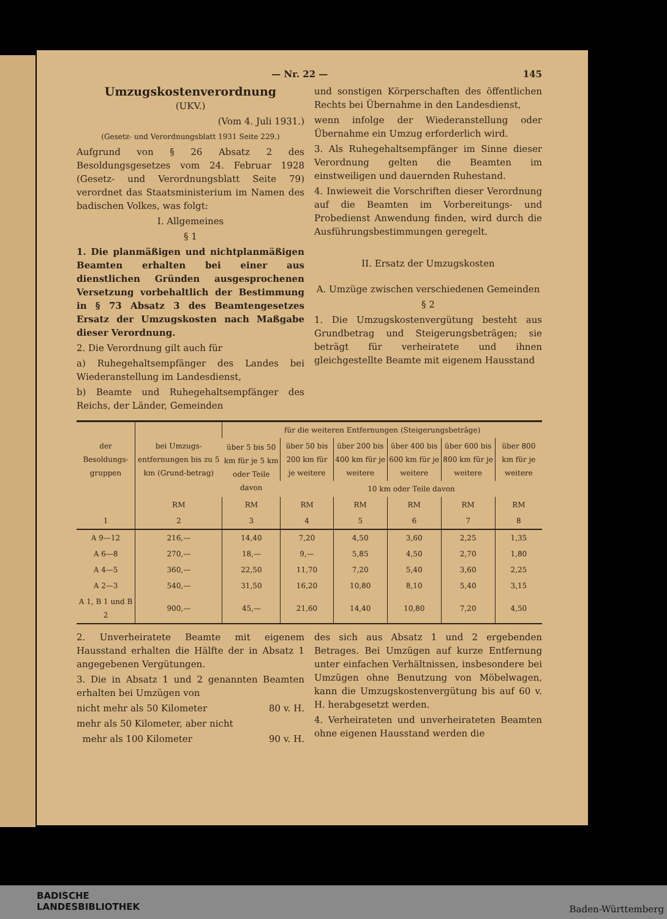— Nr. 22 — 145
Umzugskostenverordnung
(UKV.)
(Vom 4. Juli 1931.)
(Gesetz- und Verordnungsblatt 1931 Seite 229.)
Aufgrund von § 26 Absatz 2 des Besoldungsgesetzes vom 24. Februar 1928 (Gesetz- und Verordnungsblatt Seite 79) verordnet das Staatsministerium im Namen des badischen Volkes, was folgt:
I. Allgemeines
§ 1
1. Die planmäßigen und nichtplanmäßigen Beamten erhalten bei einer aus dienstlichen Gründen ausgesprochenen Versetzung vorbehaltlich der Bestimmung in § 73 Absatz 3 des Beamtengesetzes Ersatz der Umzugskosten nach Maßgabe dieser Verordnung.
2. Die Verordnung gilt auch für
a) Ruhegehaltsempfänger des Landes bei Wiederanstellung im Landesdienst,
b) Beamte und Ruhegehaltsempfänger des Reichs, der Länder, Gemeinden
und sonstigen Körperschaften des öffentlichen Rechts bei Übernahme in den Landesdienst,
wenn infolge der Wiederanstellung oder Übernahme ein Umzug erforderlich wird.
3. Als Ruhegehaltsempfänger im Sinne dieser Verordnung gelten die Beamten im einstweiligen und dauernden Ruhestand.
4. Inwieweit die Vorschriften dieser Verordnung auf die Beamten im Vorbereitungs- und Probedienst Anwendung finden, wird durch die Ausführungsbestimmungen geregelt.
II. Ersatz der Umzugskosten
A. Umzüge zwischen verschiedenen Gemeinden
§ 2
1. Die Umzugskostenvergütung besteht aus Grundbetrag und Steigerungsbeträgen; sie beträgt für verheiratete und ihnen gleichgestellte Beamte mit eigenem Hausstand
| der Besoldungs-gruppen | bei Umzugs-entfernungen bis zu 5 km (Grund-betrag) | für die weiteren Entfernungen (Steigerungsbeträge) | | | | | |
| --- | --- | --- | --- | --- | --- | --- | --- |
| | | über 5 bis 50 km für je 5 km oder Teile davon | über 50 bis 200 km für je weitere | über 200 bis 400 km für je weitere | über 400 bis 600 km für je weitere | über 600 bis 800 km für je weitere | über 800 km für je weitere |
| | | | 10 km oder Teile davon | | | | |
| | RM | RM | RM | RM | RM | RM | RM |
| 1 | 2 | 3 | 4 | 5 | 6 | 7 | 8 |
| A 9—12 | 216,— | 14,40 | 7,20 | 4,50 | 3,60 | 2,25 | 1,35 |
| A 6—8 | 270,— | 18,— | 9,— | 5,85 | 4,50 | 2,70 | 1,80 |
| A 4—5 | 360,— | 22,50 | 11,70 | 7,20 | 5,40 | 3,60 | 2,25 |
| A 2—3 | 540,— | 31,50 | 16,20 | 10,80 | 8,10 | 5,40 | 3,15 |
| A 1, B 1 und B 2 | 900,— | 45,— | 21,60 | 14,40 | 10,80 | 7,20 | 4,50 |
2. Unverheiratete Beamte mit eigenem Hausstand erhalten die Hälfte der in Absatz 1 angegebenen Vergütungen.
3. Die in Absatz 1 und 2 genannten Beamten erhalten bei Umzügen von
nicht mehr als 50 Kilometer 80 v. H.
mehr als 50 Kilometer, aber nicht
mehr als 100 Kilometer 90 v. H.
des sich aus Absatz 1 und 2 ergebenden Betrages. Bei Umzügen auf kurze Entfernung unter einfachen Verhältnissen, insbesondere bei Umzügen ohne Benutzung von Möbelwagen, kann die Umzugskostenvergütung bis auf 60 v. H. herabgesetzt werden.
4. Verheirateten und unverheirateten Beamten ohne eigenen Hausstand werden die
BADISCHE
LANDESBIBLIOTHEK
Baden-Württemberg